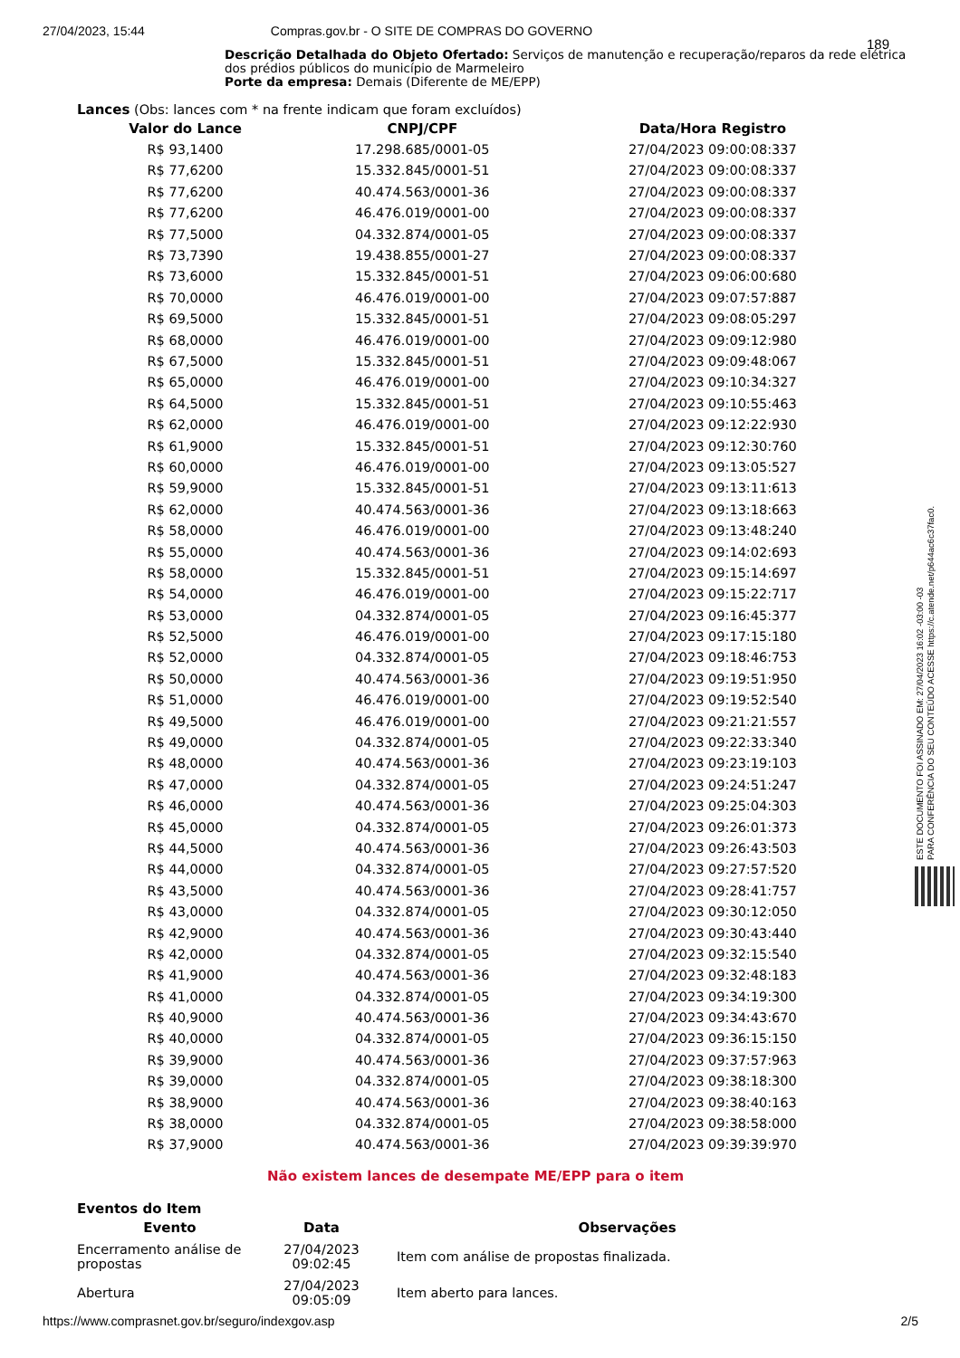27/04/2023, 15:44 Compras.gov.br - O SITE DE COMPRAS DO GOVERNO
189
Descrição Detalhada do Objeto Ofertado: Serviços de manutenção e recuperação/reparos da rede elétrica dos prédios públicos do município de Marmeleiro
Porte da empresa: Demais (Diferente de ME/EPP)
Lances (Obs: lances com * na frente indicam que foram excluídos)
| Valor do Lance | CNPJ/CPF | Data/Hora Registro |
| --- | --- | --- |
| R$ 93,1400 | 17.298.685/0001-05 | 27/04/2023 09:00:08:337 |
| R$ 77,6200 | 15.332.845/0001-51 | 27/04/2023 09:00:08:337 |
| R$ 77,6200 | 40.474.563/0001-36 | 27/04/2023 09:00:08:337 |
| R$ 77,6200 | 46.476.019/0001-00 | 27/04/2023 09:00:08:337 |
| R$ 77,5000 | 04.332.874/0001-05 | 27/04/2023 09:00:08:337 |
| R$ 73,7390 | 19.438.855/0001-27 | 27/04/2023 09:00:08:337 |
| R$ 73,6000 | 15.332.845/0001-51 | 27/04/2023 09:06:00:680 |
| R$ 70,0000 | 46.476.019/0001-00 | 27/04/2023 09:07:57:887 |
| R$ 69,5000 | 15.332.845/0001-51 | 27/04/2023 09:08:05:297 |
| R$ 68,0000 | 46.476.019/0001-00 | 27/04/2023 09:09:12:980 |
| R$ 67,5000 | 15.332.845/0001-51 | 27/04/2023 09:09:48:067 |
| R$ 65,0000 | 46.476.019/0001-00 | 27/04/2023 09:10:34:327 |
| R$ 64,5000 | 15.332.845/0001-51 | 27/04/2023 09:10:55:463 |
| R$ 62,0000 | 46.476.019/0001-00 | 27/04/2023 09:12:22:930 |
| R$ 61,9000 | 15.332.845/0001-51 | 27/04/2023 09:12:30:760 |
| R$ 60,0000 | 46.476.019/0001-00 | 27/04/2023 09:13:05:527 |
| R$ 59,9000 | 15.332.845/0001-51 | 27/04/2023 09:13:11:613 |
| R$ 62,0000 | 40.474.563/0001-36 | 27/04/2023 09:13:18:663 |
| R$ 58,0000 | 46.476.019/0001-00 | 27/04/2023 09:13:48:240 |
| R$ 55,0000 | 40.474.563/0001-36 | 27/04/2023 09:14:02:693 |
| R$ 58,0000 | 15.332.845/0001-51 | 27/04/2023 09:15:14:697 |
| R$ 54,0000 | 46.476.019/0001-00 | 27/04/2023 09:15:22:717 |
| R$ 53,0000 | 04.332.874/0001-05 | 27/04/2023 09:16:45:377 |
| R$ 52,5000 | 46.476.019/0001-00 | 27/04/2023 09:17:15:180 |
| R$ 52,0000 | 04.332.874/0001-05 | 27/04/2023 09:18:46:753 |
| R$ 50,0000 | 40.474.563/0001-36 | 27/04/2023 09:19:51:950 |
| R$ 51,0000 | 46.476.019/0001-00 | 27/04/2023 09:19:52:540 |
| R$ 49,5000 | 46.476.019/0001-00 | 27/04/2023 09:21:21:557 |
| R$ 49,0000 | 04.332.874/0001-05 | 27/04/2023 09:22:33:340 |
| R$ 48,0000 | 40.474.563/0001-36 | 27/04/2023 09:23:19:103 |
| R$ 47,0000 | 04.332.874/0001-05 | 27/04/2023 09:24:51:247 |
| R$ 46,0000 | 40.474.563/0001-36 | 27/04/2023 09:25:04:303 |
| R$ 45,0000 | 04.332.874/0001-05 | 27/04/2023 09:26:01:373 |
| R$ 44,5000 | 40.474.563/0001-36 | 27/04/2023 09:26:43:503 |
| R$ 44,0000 | 04.332.874/0001-05 | 27/04/2023 09:27:57:520 |
| R$ 43,5000 | 40.474.563/0001-36 | 27/04/2023 09:28:41:757 |
| R$ 43,0000 | 04.332.874/0001-05 | 27/04/2023 09:30:12:050 |
| R$ 42,9000 | 40.474.563/0001-36 | 27/04/2023 09:30:43:440 |
| R$ 42,0000 | 04.332.874/0001-05 | 27/04/2023 09:32:15:540 |
| R$ 41,9000 | 40.474.563/0001-36 | 27/04/2023 09:32:48:183 |
| R$ 41,0000 | 04.332.874/0001-05 | 27/04/2023 09:34:19:300 |
| R$ 40,9000 | 40.474.563/0001-36 | 27/04/2023 09:34:43:670 |
| R$ 40,0000 | 04.332.874/0001-05 | 27/04/2023 09:36:15:150 |
| R$ 39,9000 | 40.474.563/0001-36 | 27/04/2023 09:37:57:963 |
| R$ 39,0000 | 04.332.874/0001-05 | 27/04/2023 09:38:18:300 |
| R$ 38,9000 | 40.474.563/0001-36 | 27/04/2023 09:38:40:163 |
| R$ 38,0000 | 04.332.874/0001-05 | 27/04/2023 09:38:58:000 |
| R$ 37,9000 | 40.474.563/0001-36 | 27/04/2023 09:39:39:970 |
Não existem lances de desempate ME/EPP para o item
Eventos do Item
| Evento | Data | Observações |
| --- | --- | --- |
| Encerramento análise de propostas | 27/04/2023 09:02:45 | Item com análise de propostas finalizada. |
| Abertura | 27/04/2023 09:05:09 | Item aberto para lances. |
https://www.comprasnet.gov.br/seguro/indexgov.asp 2/5
ESTE DOCUMENTO FOI ASSINADO EM: 27/04/2023 16:02 -03:00 -03
PARA CONFERÊNCIA DO SEU CONTEÚDO ACESSE https://c.atende.net/p644ac6c37fac0.